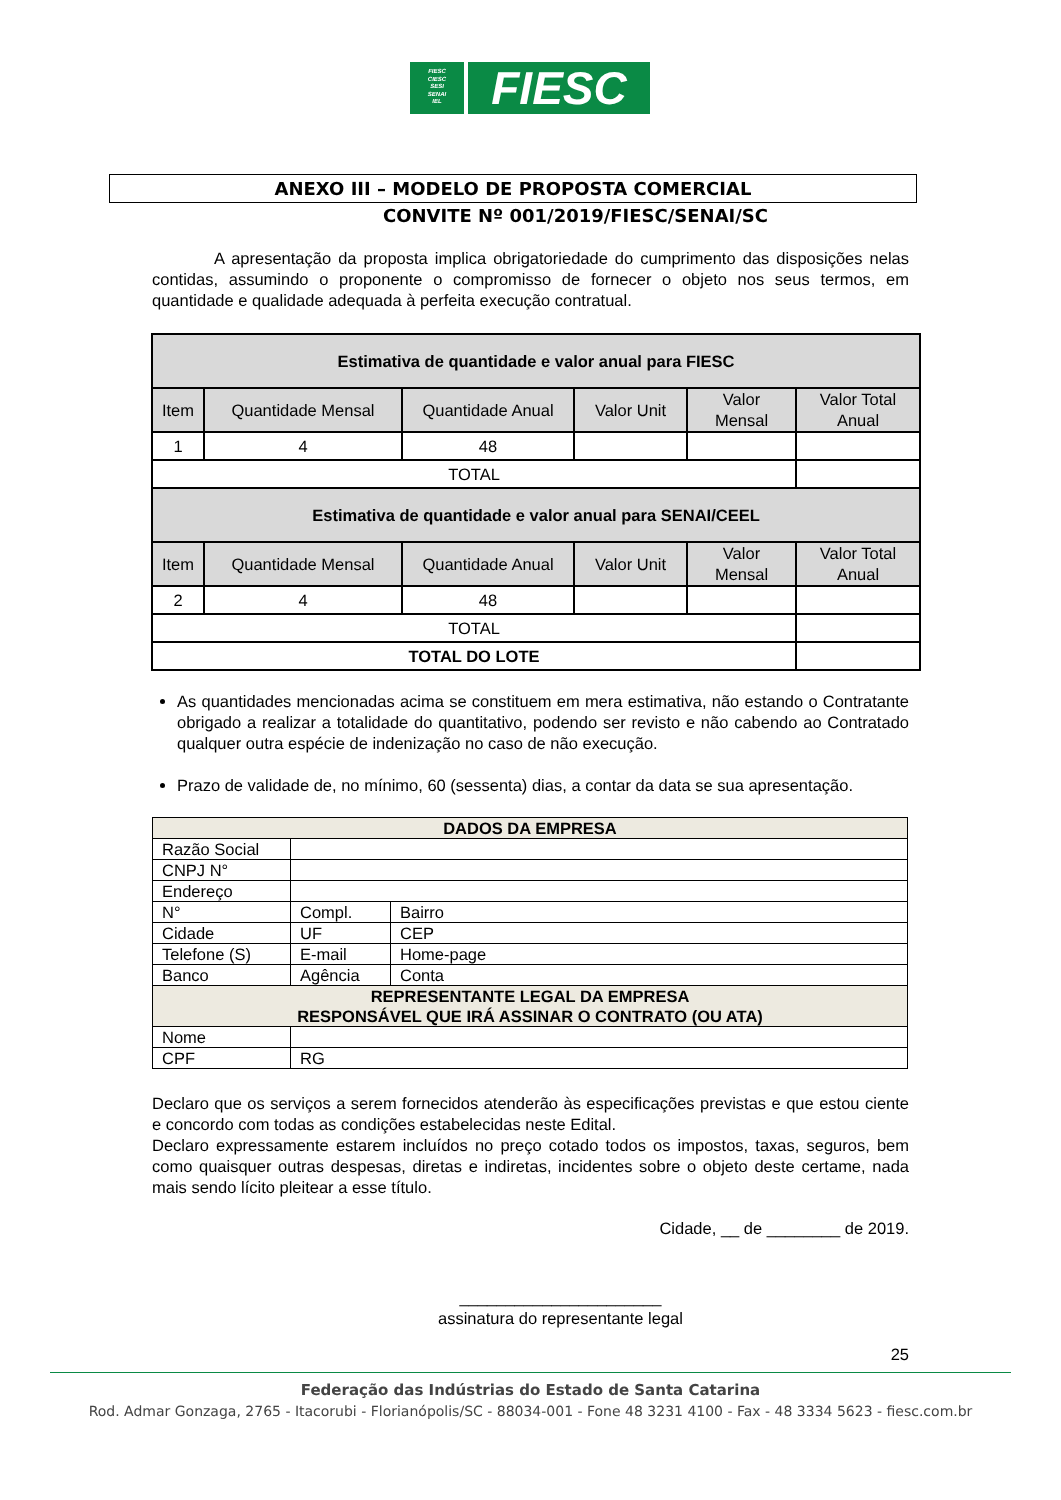FIESC
CIESC
SESI
SENAI
IEL
FIESC
ANEXO III – MODELO DE PROPOSTA COMERCIAL
CONVITE Nº 001/2019/FIESC/SENAI/SC
A apresentação da proposta implica obrigatoriedade do cumprimento das disposições nelas contidas, assumindo o proponente o compromisso de fornecer o objeto nos seus termos, em quantidade e qualidade adequada à perfeita execução contratual.
| Estimativa de quantidade e valor anual para FIESC | | | | | |
| --- | --- | --- | --- | --- | --- |
| Item | Quantidade Mensal | Quantidade Anual | Valor Unit | Valor Mensal | Valor Total Anual |
| 1 | 4 | 48 | | | |
| TOTAL | | | | | |
| Estimativa de quantidade e valor anual para SENAI/CEEL | | | | | |
| Item | Quantidade Mensal | Quantidade Anual | Valor Unit | Valor Mensal | Valor Total Anual |
| 2 | 4 | 48 | | | |
| TOTAL | | | | | |
| TOTAL DO LOTE | | | | | |
As quantidades mencionadas acima se constituem em mera estimativa, não estando o Contratante obrigado a realizar a totalidade do quantitativo, podendo ser revisto e não cabendo ao Contratado qualquer outra espécie de indenização no caso de não execução.
Prazo de validade de, no mínimo, 60 (sessenta) dias, a contar da data se sua apresentação.
| DADOS DA EMPRESA | | | | | |
| Razão Social | | | | | |
| CNPJ N° | | | | | |
| Endereço | | | | | |
| N° | Compl. | | | Bairro | |
| Cidade | | | UF | CEP | |
| Telefone (S) | | E-mail | | | Home-page |
| Banco | | Agência | | | Conta |
| REPRESENTANTE LEGAL DA EMPRESA RESPONSÁVEL QUE IRÁ ASSINAR O CONTRATO (OU ATA) | | | | | |
| Nome | | | | | |
| CPF | | | RG | | |
Declaro que os serviços a serem fornecidos atenderão às especificações previstas e que estou ciente e concordo com todas as condições estabelecidas neste Edital.
Declaro expressamente estarem incluídos no preço cotado todos os impostos, taxas, seguros, bem como quaisquer outras despesas, diretas e indiretas, incidentes sobre o objeto deste certame, nada mais sendo lícito pleitear a esse título.
Cidade, __ de ________ de 2019.
______________________
assinatura do representante legal
25
Federação das Indústrias do Estado de Santa Catarina
Rod. Admar Gonzaga, 2765 - Itacorubi - Florianópolis/SC - 88034-001 - Fone 48 3231 4100 - Fax - 48 3334 5623 - fiesc.com.br